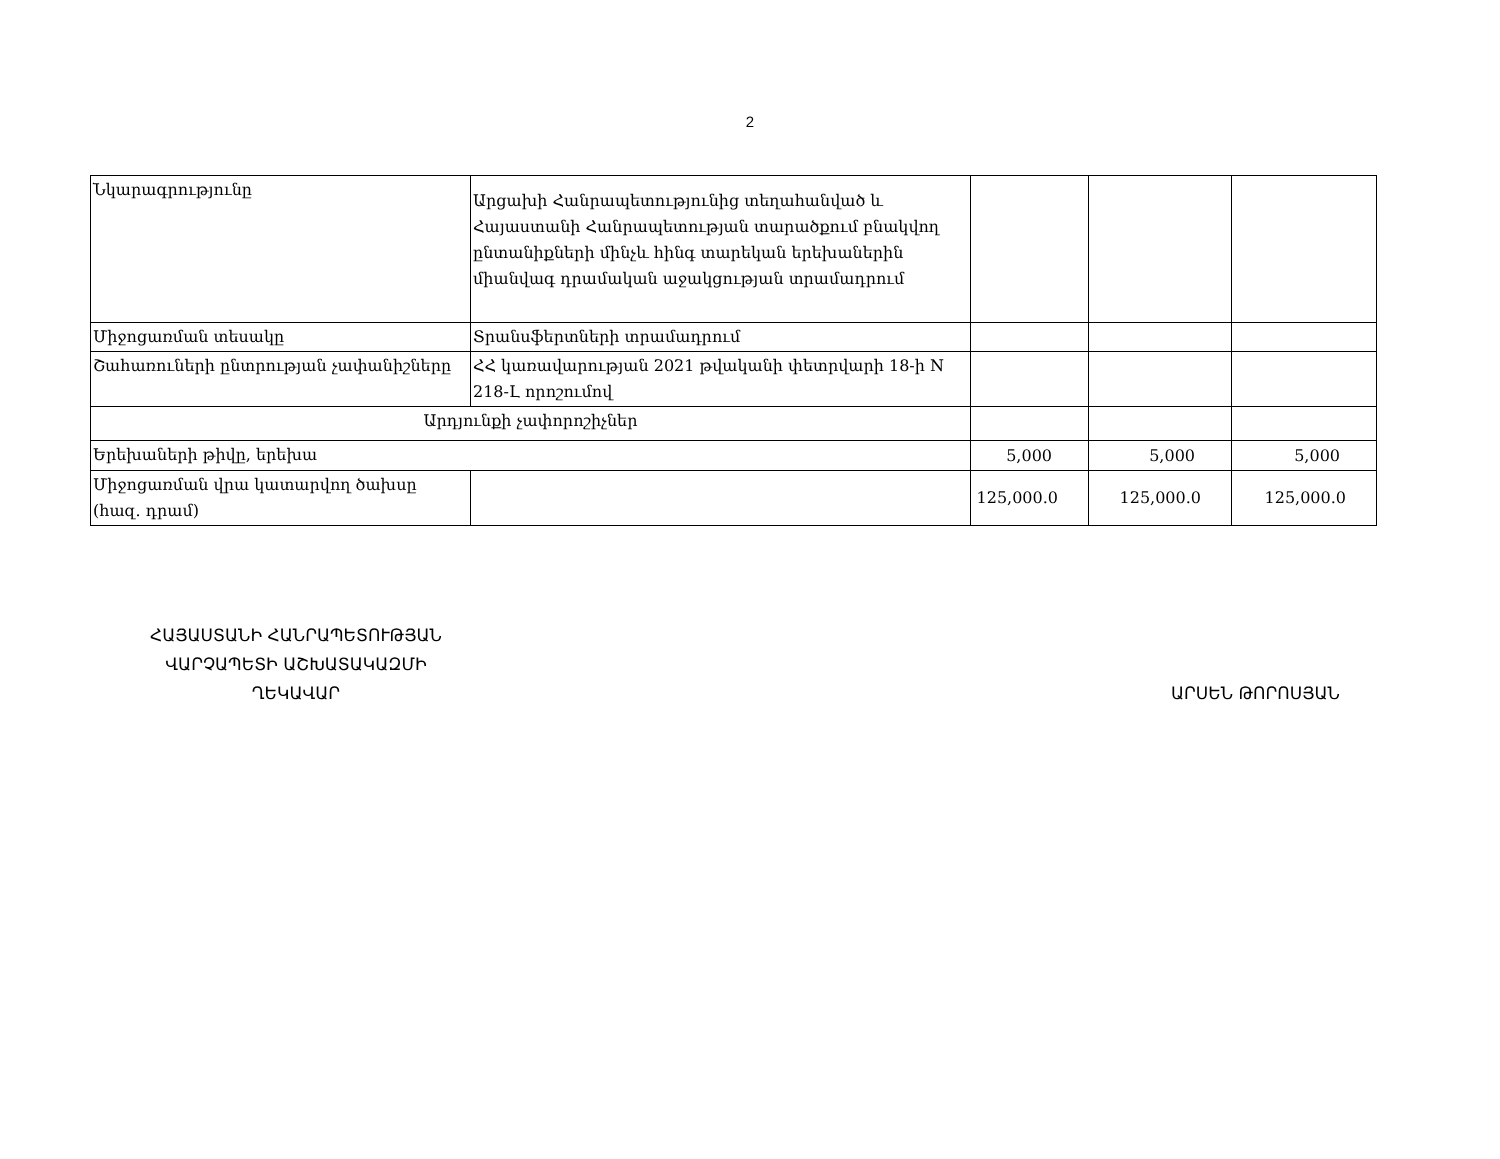2
| Նկարագրությունը | Արցախի Հանրապետությունից տեղահանված և Հայաստանի Հանրապետության տարածքում բնակվող ընտանիքների մինչև հինգ տարեկան երեխաներին միանվագ դրամական աջակցության տրամադրում | | | |
| Միջոցառման տեսակը | Տրանսֆերտների տրամադրում | | | |
| Շահառուների ընտրության չափանիշները | ՀՀ կառավարության 2021 թվականի փետրվարի 18-ի N 218-Լ որոշումով | | | |
| Արդյունքի չափորոշիչներ | | | | |
| Երեխաների թիվը, երեխա | | 5,000 | 5,000 | 5,000 |
| Միջոցառման վրա կատարվող ծախսը (հազ. դրամ) | | 125,000.0 | 125,000.0 | 125,000.0 |
ՀԱՅԱՍՏԱՆԻ ՀԱՆՐԱՊԵՏՈՒԹՅԱՆ
ՎԱՐՉԱՊԵՏԻ ԱՇԽԱՏԱԿԱԶՄԻ
ՂԵԿԱՎԱՐ
ԱՐՍԵՆ ԹՈՐՈՍՅԱՆ